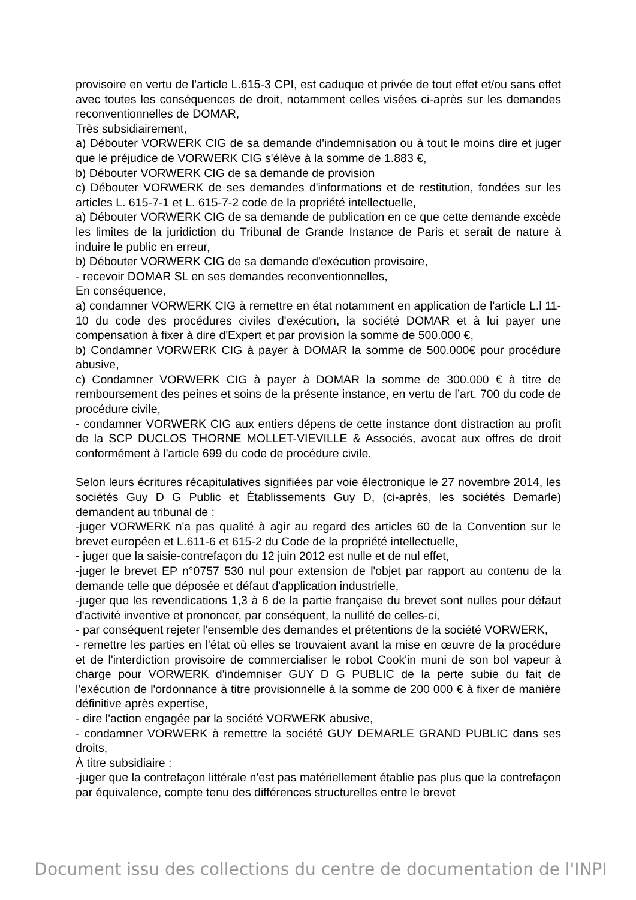provisoire en vertu de l'article L.615-3 CPI, est caduque et privée de tout effet et/ou sans effet avec toutes les conséquences de droit, notamment celles visées ci-après sur les demandes reconventionnelles de DOMAR,
Très subsidiairement,
a) Débouter VORWERK CIG de sa demande d'indemnisation ou à tout le moins dire et juger que le préjudice de VORWERK CIG s'élève à la somme de 1.883 €,
b) Débouter VORWERK CIG de sa demande de provision
c) Débouter VORWERK de ses demandes d'informations et de restitution, fondées sur les articles L. 615-7-1 et L. 615-7-2 code de la propriété intellectuelle,
a) Débouter VORWERK CIG de sa demande de publication en ce que cette demande excède les limites de la juridiction du Tribunal de Grande Instance de Paris et serait de nature à induire le public en erreur,
b) Débouter VORWERK CIG de sa demande d'exécution provisoire,
- recevoir DOMAR SL en ses demandes reconventionnelles,
En conséquence,
a) condamner VORWERK CIG à remettre en état notamment en application de l'article L.l 11-10 du code des procédures civiles d'exécution, la société DOMAR et à lui payer une compensation à fixer à dire d'Expert et par provision la somme de 500.000 €,
b) Condamner VORWERK CIG à payer à DOMAR la somme de 500.000€ pour procédure abusive,
c) Condamner VORWERK CIG à payer à DOMAR la somme de 300.000 € à titre de remboursement des peines et soins de la présente instance, en vertu de l’art. 700 du code de procédure civile,
- condamner VORWERK CIG aux entiers dépens de cette instance dont distraction au profit de la SCP DUCLOS THORNE MOLLET-VIEVILLE & Associés, avocat aux offres de droit conformément à l'article 699 du code de procédure civile.
Selon leurs écritures récapitulatives signifiées par voie électronique le 27 novembre 2014, les sociétés Guy D G Public et Établissements Guy D, (ci-après, les sociétés Demarle) demandent au tribunal de :
-juger VORWERK n'a pas qualité à agir au regard des articles 60 de la Convention sur le brevet européen et L.611-6 et 615-2 du Code de la propriété intellectuelle,
- juger que la saisie-contrefaçon du 12 juin 2012 est nulle et de nul effet,
-juger le brevet EP n°0757 530 nul pour extension de l'objet par rapport au contenu de la demande telle que déposée et défaut d'application industrielle,
-juger que les revendications 1,3 à 6 de la partie française du brevet sont nulles pour défaut d'activité inventive et prononcer, par conséquent, la nullité de celles-ci,
- par conséquent rejeter l'ensemble des demandes et prétentions de la société VORWERK,
- remettre les parties en l'état où elles se trouvaient avant la mise en œuvre de la procédure et de l'interdiction provisoire de commercialiser le robot Cook'in muni de son bol vapeur à charge pour VORWERK d'indemniser GUY D G PUBLIC de la perte subie du fait de l'exécution de l'ordonnance à titre provisionnelle à la somme de 200 000 € à fixer de manière définitive après expertise,
- dire l'action engagée par la société VORWERK abusive,
- condamner VORWERK à remettre la société GUY DEMARLE GRAND PUBLIC dans ses droits,
À titre subsidiaire :
-juger que la contrefaçon littérale n'est pas matériellement établie pas plus que la contrefaçon par équivalence, compte tenu des différences structurelles entre le brevet
Document issu des collections du centre de documentation de l'INPI